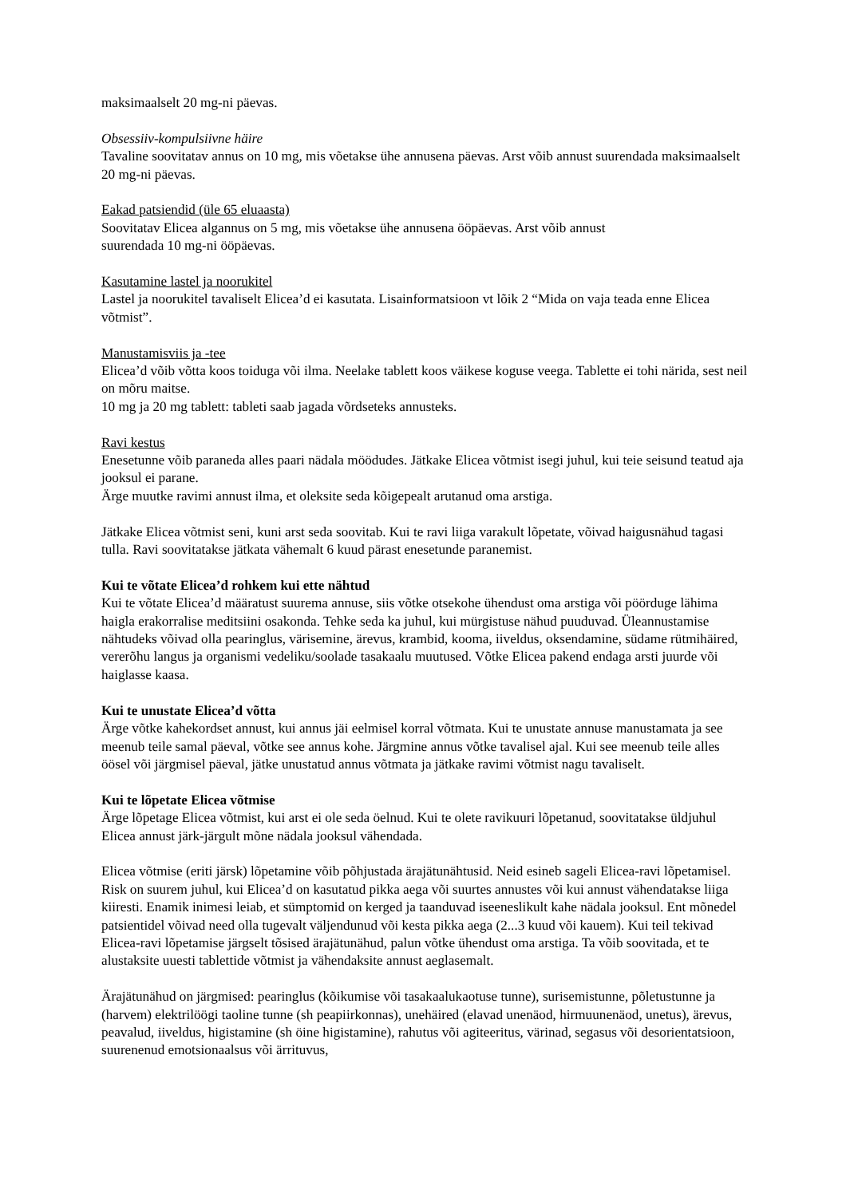maksimaalselt 20 mg-ni päevas.
Obsessiiv-kompulsiivne häire
Tavaline soovitatav annus on 10 mg, mis võetakse ühe annusena päevas. Arst võib annust suurendada maksimaalselt 20 mg-ni päevas.
Eakad patsiendid (üle 65 eluaasta)
Soovitatav Elicea algannus on 5 mg, mis võetakse ühe annusena ööpäevas. Arst võib annust
suurendada 10 mg-ni ööpäevas.
Kasutamine lastel ja noorukitel
Lastel ja noorukitel tavaliselt Elicea’d ei kasutata. Lisainformatsioon vt lõik 2 “Mida on vaja teada enne Elicea võtmist”.
Manustamisviis ja -tee
Elicea’d võib võtta koos toiduga või ilma. Neelake tablett koos väikese koguse veega. Tablette ei tohi närida, sest neil on mõru maitse.
10 mg ja 20 mg tablett: tableti saab jagada võrdseteks annusteks.
Ravi kestus
Enesetunne võib paraneda alles paari nädala möödudes. Jätkake Elicea võtmist isegi juhul, kui teie seisund teatud aja jooksul ei parane.
Ärge muutke ravimi annust ilma, et oleksite seda kõigepealt arutanud oma arstiga.
Jätkake Elicea võtmist seni, kuni arst seda soovitab. Kui te ravi liiga varakult lõpetate, võivad haigusnähud tagasi tulla. Ravi soovitatakse jätkata vähemalt 6 kuud pärast enesetunde paranemist.
Kui te võtate Elicea’d rohkem kui ette nähtud
Kui te võtate Elicea’d määratust suurema annuse, siis võtke otsekohe ühendust oma arstiga või pöörduge lähima haigla erakorralise meditsiini osakonda. Tehke seda ka juhul, kui mürgistuse nähud puuduvad. Üleannustamise nähtudeks võivad olla pearinglus, värisemine, ärevus, krambid, kooma, iiveldus, oksendamine, südame rütmihäired, vererõhu langus ja organismi vedeliku/soolade tasakaalu muutused. Võtke Elicea pakend endaga arsti juurde või haiglasse kaasa.
Kui te unustate Elicea’d võtta
Ärge võtke kahekordset annust, kui annus jäi eelmisel korral võtmata. Kui te unustate annuse manustamata ja see meenub teile samal päeval, võtke see annus kohe. Järgmine annus võtke tavalisel ajal. Kui see meenub teile alles öösel või järgmisel päeval, jätke unustatud annus võtmata ja jätkake ravimi võtmist nagu tavaliselt.
Kui te lõpetate Elicea võtmise
Ärge lõpetage Elicea võtmist, kui arst ei ole seda öelnud. Kui te olete ravikuuri lõpetanud, soovitatakse üldjuhul Elicea annust järk-järgult mõne nädala jooksul vähendada.
Elicea võtmise (eriti järsk) lõpetamine võib põhjustada ärajätunähtusid. Neid esineb sageli Elicea-ravi lõpetamisel. Risk on suurem juhul, kui Elicea’d on kasutatud pikka aega või suurtes annustes või kui annust vähendatakse liiga kiiresti. Enamik inimesi leiab, et sümptomid on kerged ja taanduvad iseeneslikult kahe nädala jooksul. Ent mõnedel patsientidel võivad need olla tugevalt väljendunud või kesta pikka aega (2...3 kuud või kauem). Kui teil tekivad Elicea-ravi lõpetamise järgselt tõsised ärajätunähud, palun võtke ühendust oma arstiga. Ta võib soovitada, et te alustaksite uuesti tablettide võtmist ja vähendaksite annust aeglasemalt.
Ärajätunähud on järgmised: pearinglus (kõikumise või tasakaalukaotuse tunne), surisemistunne, põletustunne ja (harvem) elektrilöögi taoline tunne (sh peapiirkonnas), unehäired (elavad unenäod, hirmuunenäod, unetus), ärevus, peavalud, iiveldus, higistamine (sh öine higistamine), rahutus või agiteeritus, värinad, segasus või desorientatsioon, suurenenud emotsionaalsus või ärrituvus,